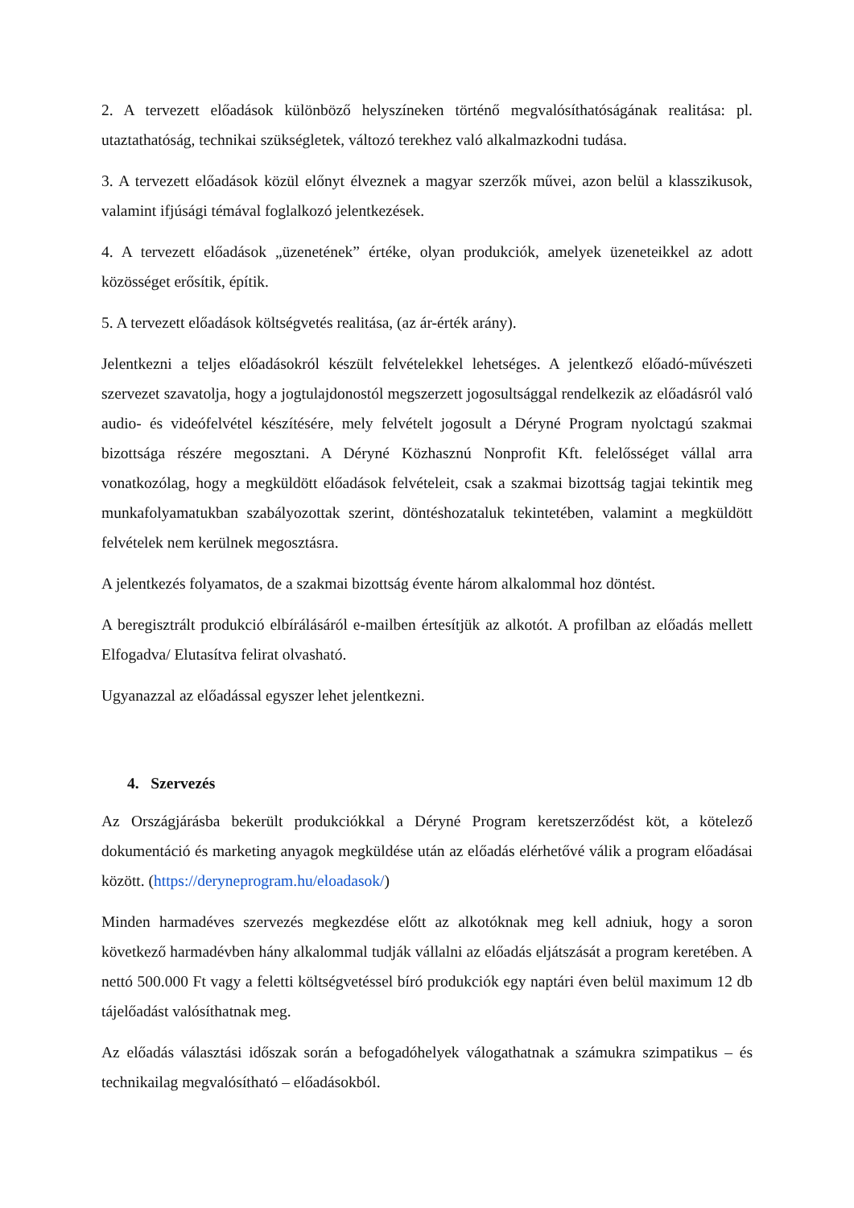2. A tervezett előadások különböző helyszíneken történő megvalósíthatóságának realitása: pl. utaztathatóság, technikai szükségletek, változó terekhez való alkalmazkodni tudása.
3. A tervezett előadások közül előnyt élveznek a magyar szerzők művei, azon belül a klasszikusok, valamint ifjúsági témával foglalkozó jelentkezések.
4. A tervezett előadások „üzenetének” értéke, olyan produkciók, amelyek üzeneteikkel az adott közösséget erősítik, építik.
5. A tervezett előadások költségvetés realitása, (az ár-érték arány).
Jelentkezni a teljes előadásokról készült felvételekkel lehetséges. A jelentkező előadó-művészeti szervezet szavatolja, hogy a jogtulajdonostól megszerzett jogosultsággal rendelkezik az előadásról való audio- és videófelvétel készítésére, mely felvételt jogosult a Déryné Program nyolctagú szakmai bizottsága részére megosztani. A Déryné Közhasznú Nonprofit Kft. felelősséget vállal arra vonatkozólag, hogy a megküldött előadások felvételeit, csak a szakmai bizottság tagjai tekintik meg munkafolyamatukban szabályozottak szerint, döntéshozataluk tekintetében, valamint a megküldött felvételek nem kerülnek megosztásra.
A jelentkezés folyamatos, de a szakmai bizottság évente három alkalommal hoz döntést.
A beregisztrált produkció elbírálásáról e-mailben értesítjük az alkotót. A profilban az előadás mellett Elfogadva/ Elutasítva felirat olvasható.
Ugyanazzal az előadással egyszer lehet jelentkezni.
4. Szervezés
Az Országjárásba bekerült produkciókkal a Déryné Program keretszerződést köt, a kötelező dokumentáció és marketing anyagok megküldése után az előadás elérhetővé válik a program előadásai között. (https://deryneprogram.hu/eloadasok/)
Minden harmadéves szervezés megkezdése előtt az alkotóknak meg kell adniuk, hogy a soron következő harmadévben hány alkalommal tudják vállalni az előadás eljátszását a program keretében. A nettó 500.000 Ft vagy a feletti költségvetéssel bíró produkciók egy naptári éven belül maximum 12 db tájelőadást valósíthatnak meg.
Az előadás választási időszak során a befogadóhelyek válogathatnak a számukra szimpatikus – és technikailag megvalósítható – előadásokból.